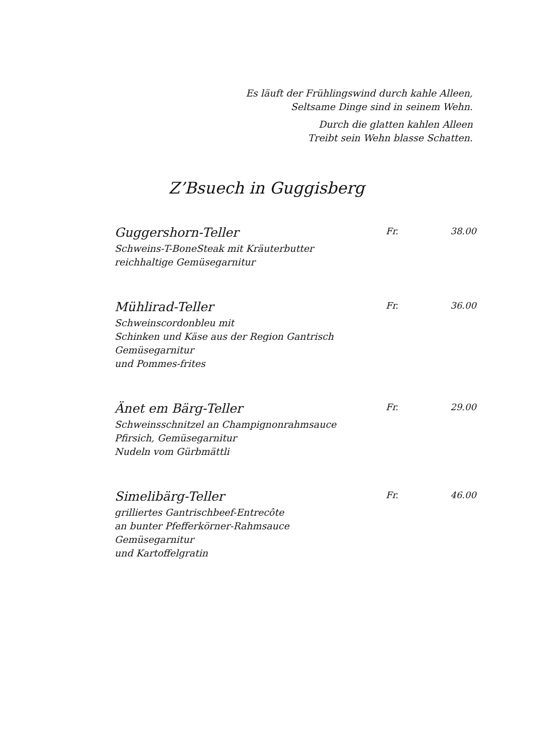Es läuft der Frühlingswind durch kahle Alleen,
Seltsame Dinge sind in seinem Wehn.
Durch die glatten kahlen Alleen
Treibt sein Wehn blasse Schatten.
Z’Bsuech in Guggisberg
Guggershorn-Teller
Schweins-T-BoneSteak mit Kräuterbutter
reichhaltige Gemüsegarnitur
Fr. 38.00
Mühlirad-Teller
Schweinscordonbleu mit
Schinken und Käse aus der Region Gantrisch
Gemüsegarnitur
und Pommes-frites
Fr. 36.00
Änet em Bärg-Teller
Schweinsschnitzel an Champignonrahmsauce
Pfirsich, Gemüsegarnitur
Nudeln vom Gürbmättli
Fr. 29.00
Simelibärg-Teller
grilliertes Gantrischbeef-Entrecôte
an bunter Pfefferkörner-Rahmsauce
Gemüsegarnitur
und Kartoffelgratin
Fr. 46.00